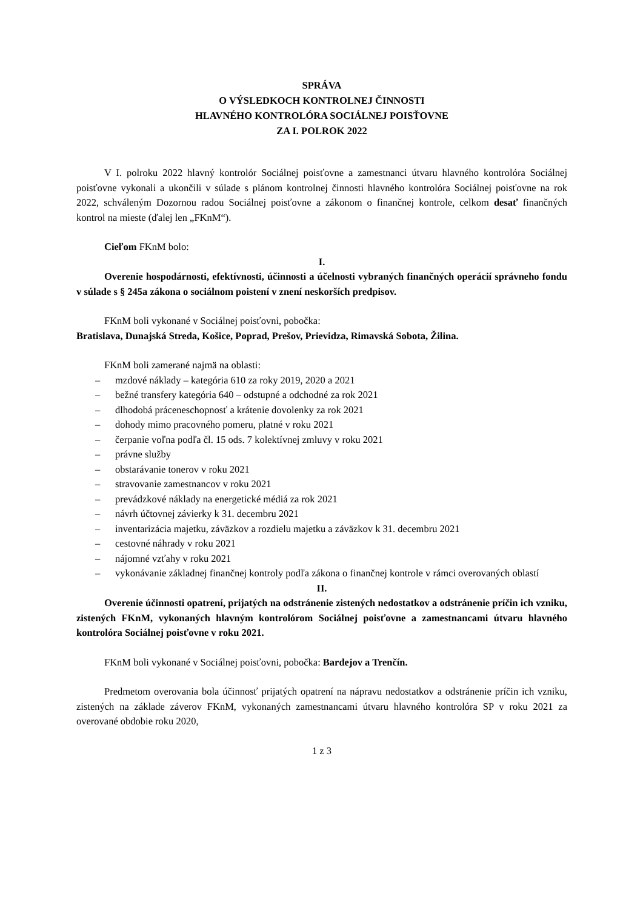SPRÁVA
O VÝSLEDKOCH KONTROLNEJ ČINNOSTI
HLAVNÉHO KONTROLÓRA SOCIÁLNEJ POISŤOVNE
ZA I. POLROK 2022
V I. polroku 2022 hlavný kontrolór Sociálnej poisťovne a zamestnanci útvaru hlavného kontrolóra Sociálnej poisťovne vykonali a ukončili v súlade s plánom kontrolnej činnosti hlavného kontrolóra Sociálnej poisťovne na rok 2022, schváleným Dozornou radou Sociálnej poisťovne a zákonom o finančnej kontrole, celkom desať finančných kontrol na mieste (ďalej len „FKnM“).
Cieľom FKnM bolo:
I.
Overenie hospodárnosti, efektívnosti, účinnosti a účelnosti vybraných finančných operácií správneho fondu v súlade s § 245a zákona o sociálnom poistení v znení neskorších predpisov.
FKnM boli vykonané v Sociálnej poisťovni, pobočka:
Bratislava, Dunajská Streda, Košice, Poprad, Prešov, Prievidza, Rimavská Sobota, Žilina.
FKnM boli zamerané najmä na oblasti:
– mzdové náklady – kategória 610 za roky 2019, 2020 a 2021
– bežné transfery kategória 640 – odstupné a odchodné za rok 2021
– dlhodobá práceneschopnosť a krátenie dovolenky za rok 2021
– dohody mimo pracovného pomeru, platné v roku 2021
– čerpanie voľna podľa čl. 15 ods. 7 kolektívnej zmluvy v roku 2021
– právne služby
– obstarávanie tonerov v roku 2021
– stravovanie zamestnancov v roku 2021
– prevádzkové náklady na energetické médiá za rok 2021
– návrh účtovnej závierky k 31. decembru 2021
– inventarizácia majetku, záväzkov a rozdielu majetku a záväzkov k 31. decembru 2021
– cestovné náhrady v roku 2021
– nájomné vzťahy v roku 2021
– vykonávanie základnej finančnej kontroly podľa zákona o finančnej kontrole v rámci overovaných oblastí
II.
Overenie účinnosti opatrení, prijatých na odstránenie zistených nedostatkov a odstránenie príčin ich vzniku, zistených FKnM, vykonaných hlavným kontrolórom Sociálnej poisťovne a zamestnancami útvaru hlavného kontrolóra Sociálnej poisťovne v roku 2021.
FKnM boli vykonané v Sociálnej poisťovni, pobočka: Bardejov a Trenčín.
Predmetom overovania bola účinnosť prijatých opatrení na nápravu nedostatkov a odstránenie príčin ich vzniku, zistených na základe záverov FKnM, vykonaných zamestnancami útvaru hlavného kontrolóra SP v roku 2021 za overované obdobie roku 2020,
1 z 3